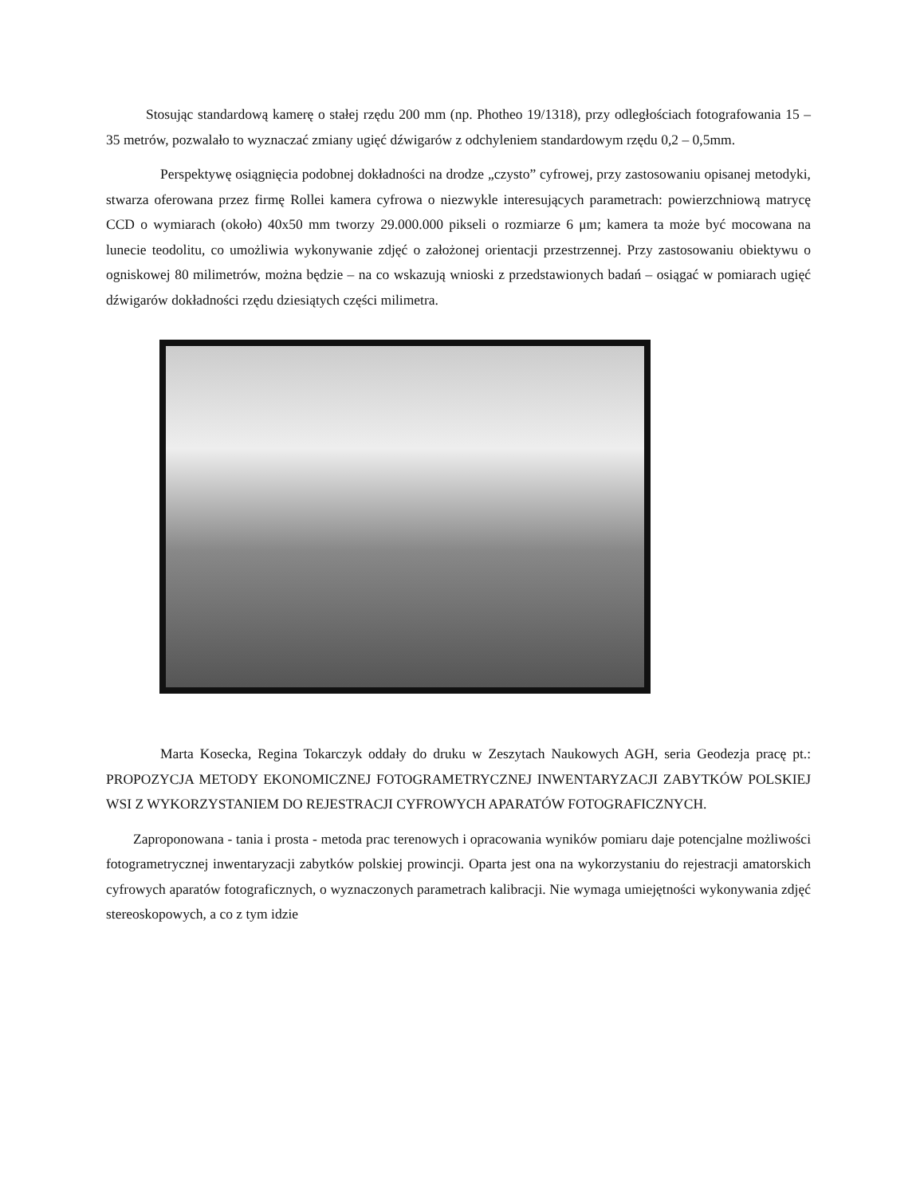Stosując standardową kamerę o stałej rzędu 200 mm (np. Photheo 19/1318), przy odległościach fotografowania 15 – 35 metrów, pozwalało to wyznaczać zmiany ugięć dźwigarów z odchyleniem standardowym rzędu 0,2 – 0,5mm.
Perspektywę osiągnięcia podobnej dokładności na drodze „czysto” cyfrowej, przy zastosowaniu opisanej metodyki, stwarza oferowana przez firmę Rollei kamera cyfrowa o niezwykle interesujących parametrach: powierzchniową matrycę CCD o wymiarach (około) 40x50 mm tworzy 29.000.000 pikseli o rozmiarze 6 μm; kamera ta może być mocowana na lunecie teodolitu, co umożliwia wykonywanie zdjęć o założonej orientacji przestrzennej. Przy zastosowaniu obiektywu o ogniskowej 80 milimetrów, można będzie – na co wskazują wnioski z przedstawionych badań – osiągać w pomiarach ugięć dźwigarów dokładności rzędu dziesiątych części milimetra.
Marta Kosecka, Regina Tokarczyk oddały do druku w Zeszytach Naukowych AGH, seria Geodezja pracę pt.: PROPOZYCJA METODY EKONOMICZNEJ FOTOGRAMETRYCZNEJ INWENTARYZACJI ZABYTKÓW POLSKIEJ WSI Z WYKORZYSTANIEM DO REJESTRACJI CYFROWYCH APARATÓW FOTOGRAFICZNYCH.
Zaproponowana - tania i prosta - metoda prac terenowych i opracowania wyników pomiaru daje potencjalne możliwości fotogrametrycznej inwentaryzacji zabytków polskiej prowincji. Oparta jest ona na wykorzystaniu do rejestracji amatorskich cyfrowych aparatów fotograficznych, o wyznaczonych parametrach kalibracji. Nie wymaga umiejętności wykonywania zdjęć stereoskopowych, a co z tym idzie